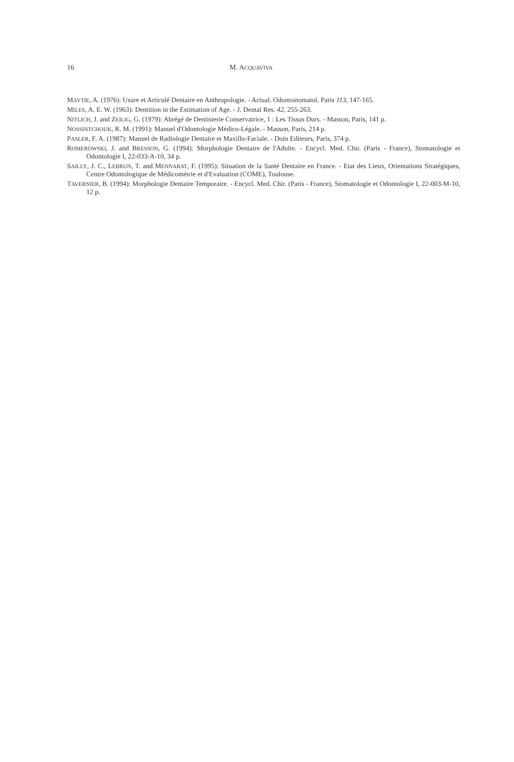16 M. ACQUAVIVA
MAYTIE, A. (1976): Usure et Articulé Dentaire en Anthropologie. - Actual. Odontostomatol. Paris 113, 147-165.
MILES, A. E. W. (1963): Dentition in the Estimation of Age. - J. Dental Res. 42, 255-263.
NITLICH, J. and ZEILIG, G. (1979): Abrégé de Dentisterie Conservatrice, 1 : Les Tissus Durs. - Masson, Paris, 141 p.
NOSSINTCHOUK, R. M. (1991): Manuel d'Odontologie Médico-Légale. - Masson, Paris, 214 p.
PASLER, F. A. (1987): Manuel de Radiologie Dentaire et Maxillo-Faciale. - Doin Editeurs, Paris, 374 p.
ROMEROWSKI, J. and BRESSON, G. (1994): Morphologie Dentaire de l'Adulte. - Encycl. Med. Chir. (Paris - France), Stomatologie et Odontologie I, 22-033-A-10, 34 p.
SAILLY, J. C., LEBRUN, T. and MENNARAT, F. (1995): Situation de la Santé Dentaire en France. - Etat des Lieux, Orientations Stratégiques, Centre Odontologique de Médicométrie et d'Evaluation (COME), Toulouse.
TAVERNIER, B. (1994): Morphologie Dentaire Temporaire. - Encycl. Med. Chir. (Paris - France), Stomatologie et Odontologie I, 22-003-M-10, 12 p.